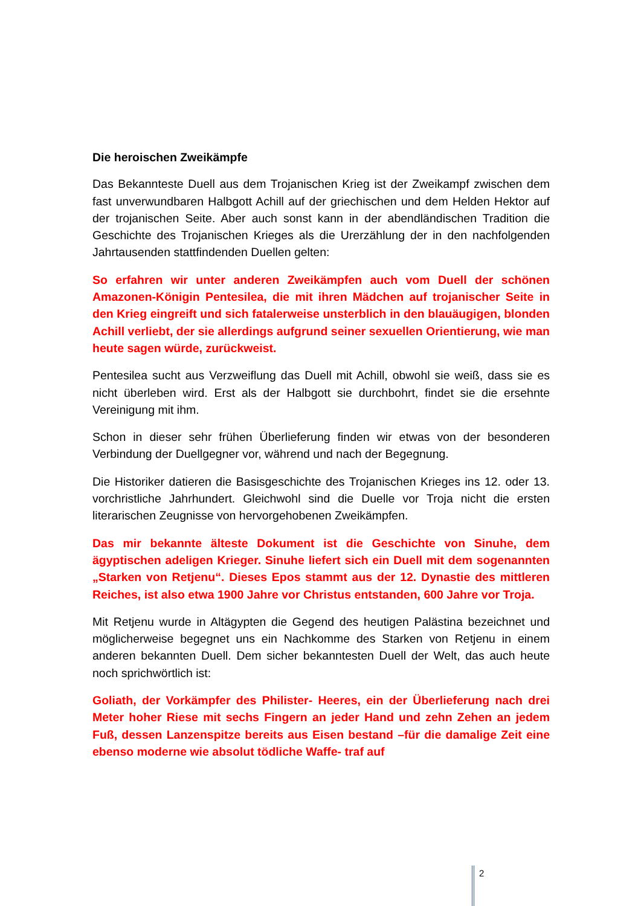Die heroischen Zweikämpfe
Das Bekannteste Duell aus dem Trojanischen Krieg ist der Zweikampf zwischen dem fast unverwundbaren Halbgott Achill auf der griechischen und dem Helden Hektor auf der trojanischen Seite. Aber auch sonst kann in der abendländischen Tradition die Geschichte des Trojanischen Krieges als die Urerzählung der in den nachfolgenden Jahrtausenden stattfindenden Duellen gelten:
So erfahren wir unter anderen Zweikämpfen auch vom Duell der schönen Amazonen-Königin Pentesilea, die mit ihren Mädchen auf trojanischer Seite in den Krieg eingreift und sich fatalerweise unsterblich in den blauäugigen, blonden Achill verliebt, der sie allerdings aufgrund seiner sexuellen Orientierung, wie man heute sagen würde, zurückweist.
Pentesilea sucht aus Verzweiflung das Duell mit Achill, obwohl sie weiß, dass sie es nicht überleben wird. Erst als der Halbgott sie durchbohrt, findet sie die ersehnte Vereinigung mit ihm.
Schon in dieser sehr frühen Überlieferung finden wir etwas von der besonderen Verbindung der Duellgegner vor, während und nach der Begegnung.
Die Historiker datieren die Basisgeschichte des Trojanischen Krieges ins 12. oder 13. vorchristliche Jahrhundert. Gleichwohl sind die Duelle vor Troja nicht die ersten literarischen Zeugnisse von hervorgehobenen Zweikämpfen.
Das mir bekannte älteste Dokument ist die Geschichte von Sinuhe, dem ägyptischen adeligen Krieger. Sinuhe liefert sich ein Duell mit dem sogenannten „Starken von Retjenu“. Dieses Epos stammt aus der 12. Dynastie des mittleren Reiches, ist also etwa 1900 Jahre vor Christus entstanden, 600 Jahre vor Troja.
Mit Retjenu wurde in Altägypten die Gegend des heutigen Palästina bezeichnet und möglicherweise begegnet uns ein Nachkomme des Starken von Retjenu in einem anderen bekannten Duell. Dem sicher bekanntesten Duell der Welt, das auch heute noch sprichwörtlich ist:
Goliath, der Vorkämpfer des Philister- Heeres, ein der Überlieferung nach drei Meter hoher Riese mit sechs Fingern an jeder Hand und zehn Zehen an jedem Fuß, dessen Lanzenspitze bereits aus Eisen bestand –für die damalige Zeit eine ebenso moderne wie absolut tödliche Waffe- traf auf
2